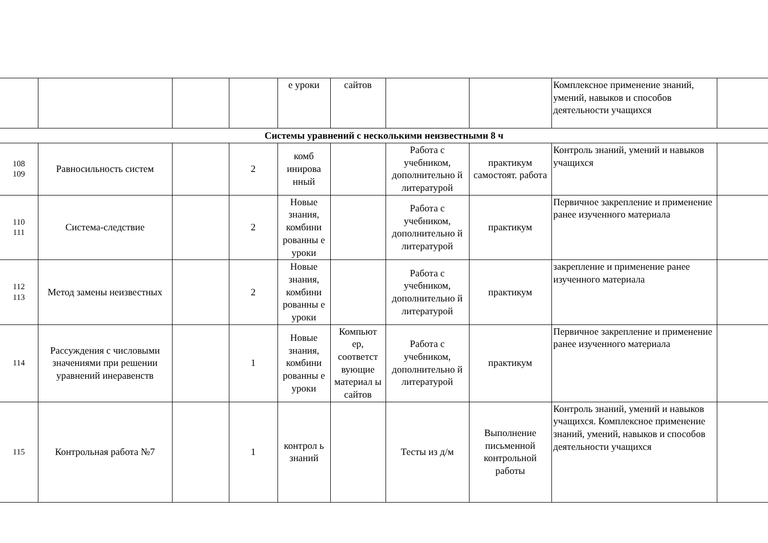| | | | | е уроки | сайтов | | | Комплексное применение знаний, умений, навыков и способов деятельности учащихся | |
| Системы уравнений с несколькими неизвестными 8 ч | | | | | | | | | |
| 108 109 | Равносильность систем | | 2 | комб инирова нный | | Работа с учебником, дополнительно й литературой | практикум самостоят. работа | Контроль знаний, умений и навыков учащихся | |
| 110 111 | Система-следствие | | 2 | Новые знания, комбини рованны е уроки | | Работа с учебником, дополнительно й литературой | практикум | Первичное закрепление и применение ранее изученного материала | |
| 112 113 | Метод замены неизвестных | | 2 | Новые знания, комбини рованны е уроки | | Работа с учебником, дополнительно й литературой | практикум | закрепление и применение ранее изученного материала | |
| 114 | Рассуждения с числовыми значениями при решении уравнений инеравенств | | 1 | Новые знания, комбини рованны е уроки | Компьют ер, соответст вующие материал ы сайтов | Работа с учебником, дополнительно й литературой | практикум | Первичное закрепление и применение ранее изученного материала | |
| 115 | Контрольная работа №7 | | 1 | контрол ь знаний | | Тесты из д/м | Выполнение письменной контрольной работы | Контроль знаний, умений и навыков учащихся. Комплексное применение знаний, умений, навыков и способов деятельности учащихся | |